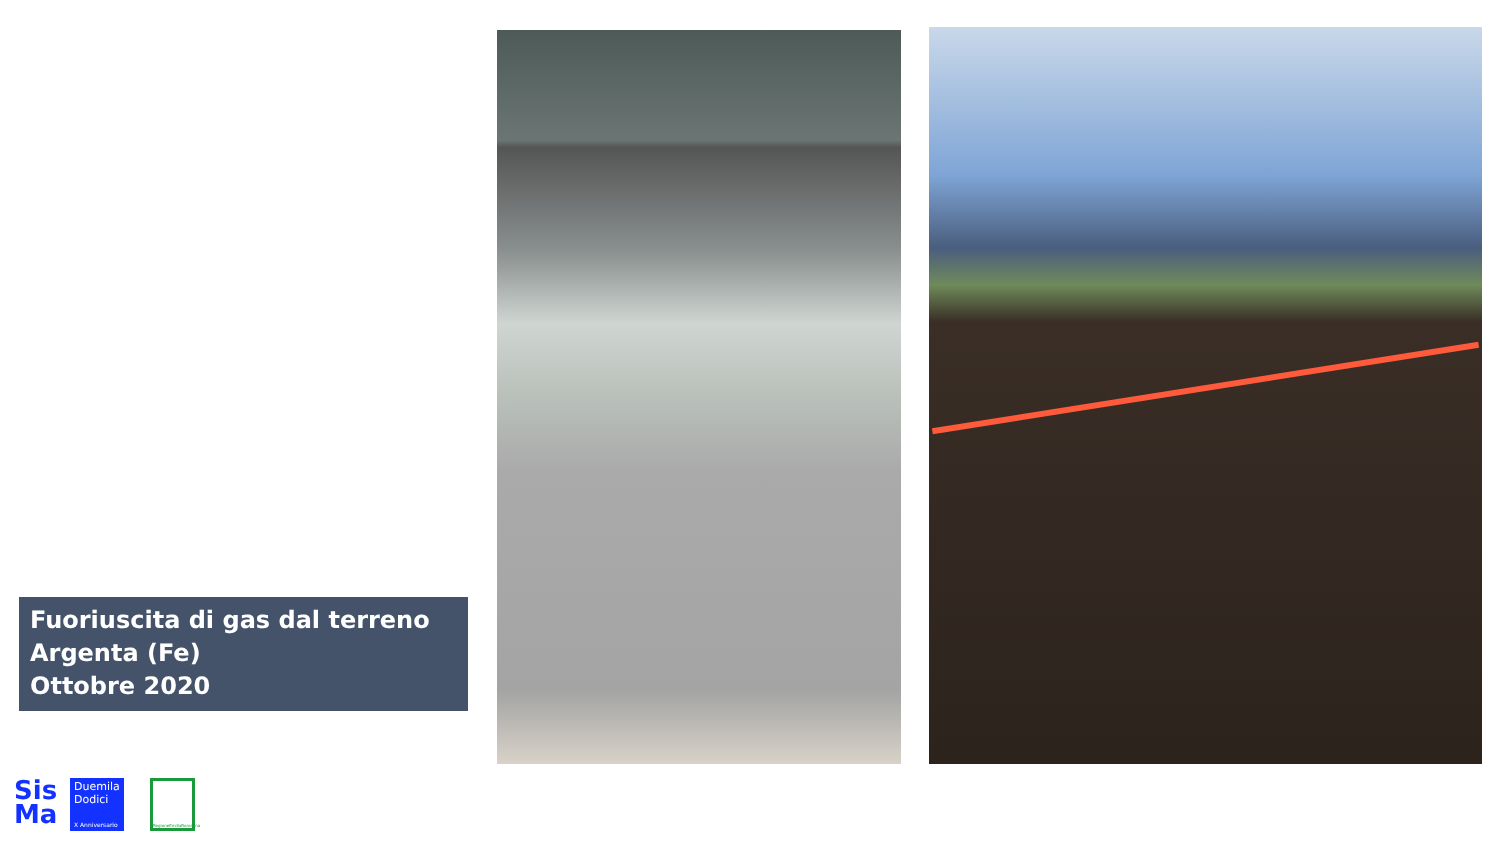Fuoriuscita di gas dal terreno
Argenta (Fe)
Ottobre 2020
Sis
Ma
Duemila
Dodici
X Anniversario
RegioneEmiliaRomagna